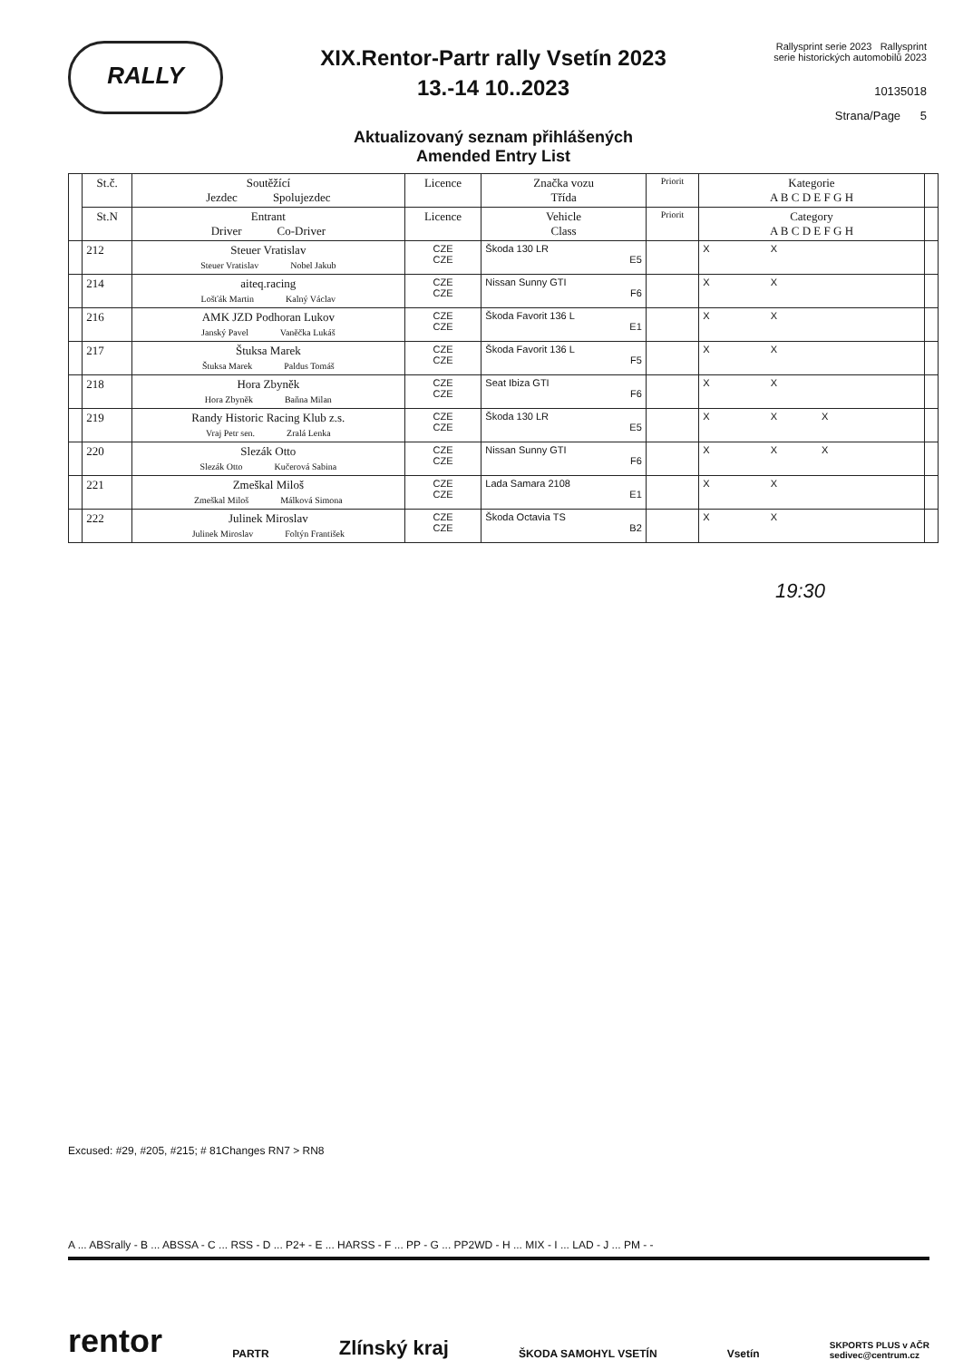RALLY
XIX.Rentor-Partr rally Vsetín 2023
13.-14 10..2023
Aktualizovaný seznam přihlášených
Amended Entry List
Rallysprint serie 2023 Rallysprint serie historických automobilů 2023
10135018
Strana/Page 5
| | St.č. | Soutěžící Jezdec Spolujezdec | Licence | Značka vozu Třída | Priorit | Kategorie A B C D E F G H | |
| --- | --- | --- | --- | --- | --- | --- | --- |
| | St.N | Entrant Driver Co-Driver | Licence | Vehicle Class | Priorit | Category A B C D E F G H | |
| | 212 | Steuer Vratislav Steuer Vratislav Nobel Jakub | CZE CZE | Škoda 130 LR E5 | | X X | |
| | 214 | aiteq.racing Lošťák Martin Kalný Václav | CZE CZE | Nissan Sunny GTI F6 | | X X | |
| | 216 | AMK JZD Podhoran Lukov Janský Pavel Vaněčka Lukáš | CZE CZE | Škoda Favorit 136 L E1 | | X X | |
| | 217 | Štuksa Marek Štuksa Marek Paldus Tomáš | CZE CZE | Škoda Favorit 136 L F5 | | X X | |
| | 218 | Hora Zbyněk Hora Zbyněk Baňna Milan | CZE CZE | Seat Ibiza GTI F6 | | X X | |
| | 219 | Randy Historic Racing Klub z.s. Vraj Petr sen. Zralá Lenka | CZE CZE | Škoda 130 LR E5 | | X X X | |
| | 220 | Slezák Otto Slezák Otto Kučerová Sabina | CZE CZE | Nissan Sunny GTI F6 | | X X X | |
| | 221 | Zmeškal Miloš Zmeškal Miloš Málková Simona | CZE CZE | Lada Samara 2108 E1 | | X X | |
| | 222 | Julinek Miroslav Julinek Miroslav Foltýn František | CZE CZE | Škoda Octavia TS B2 | | X X | |
19:30
Excused: #29, #205, #215; # 81Changes RN7 > RN8
A ... ABSrally - B ... ABSSA - C ... RSS - D ... P2+ - E ... HARSS - F ... PP - G ... PP2WD - H ... MIX - I ... LAD - J ... PM - -
rentor PARTR Zlínský kraj ŠKODA SAMOHYL VSETÍN Vsetín SKPORTS PLUS v AČR
sedivec@centrum.cz